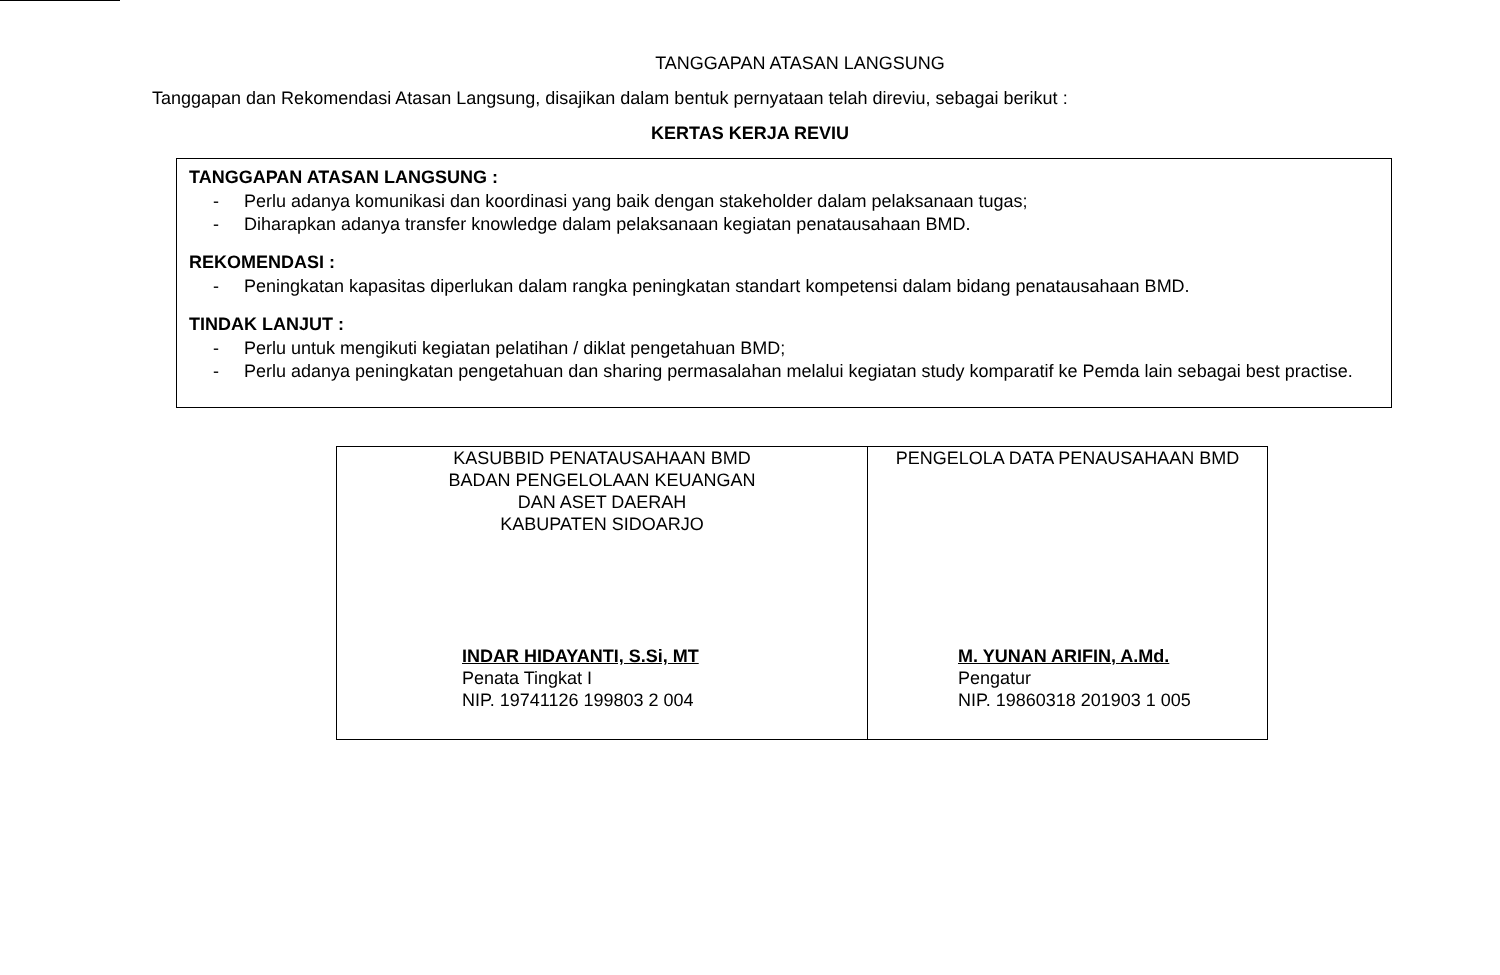TANGGAPAN ATASAN LANGSUNG
Tanggapan dan Rekomendasi Atasan Langsung, disajikan dalam bentuk pernyataan telah direviu, sebagai berikut :
KERTAS KERJA REVIU
TANGGAPAN ATASAN LANGSUNG :
- Perlu adanya komunikasi dan koordinasi yang baik dengan stakeholder dalam pelaksanaan tugas;
- Diharapkan adanya transfer knowledge dalam pelaksanaan kegiatan penatausahaan BMD.
REKOMENDASI :
- Peningkatan kapasitas diperlukan dalam rangka peningkatan standart kompetensi dalam bidang penatausahaan BMD.
TINDAK LANJUT :
- Perlu untuk mengikuti kegiatan pelatihan / diklat pengetahuan BMD;
- Perlu adanya peningkatan pengetahuan dan sharing permasalahan melalui kegiatan study komparatif ke Pemda lain sebagai best practise.
| KASUBBID PENATAUSAHAAN BMD BADAN PENGELOLAAN KEUANGAN DAN ASET DAERAH KABUPATEN SIDOARJO INDAR HIDAYANTI, S.Si, MT Penata Tingkat I NIP. 19741126 199803 2 004 | PENGELOLA DATA PENAUSAHAAN BMD M. YUNAN ARIFIN, A.Md. Pengatur NIP. 19860318 201903 1 005 |